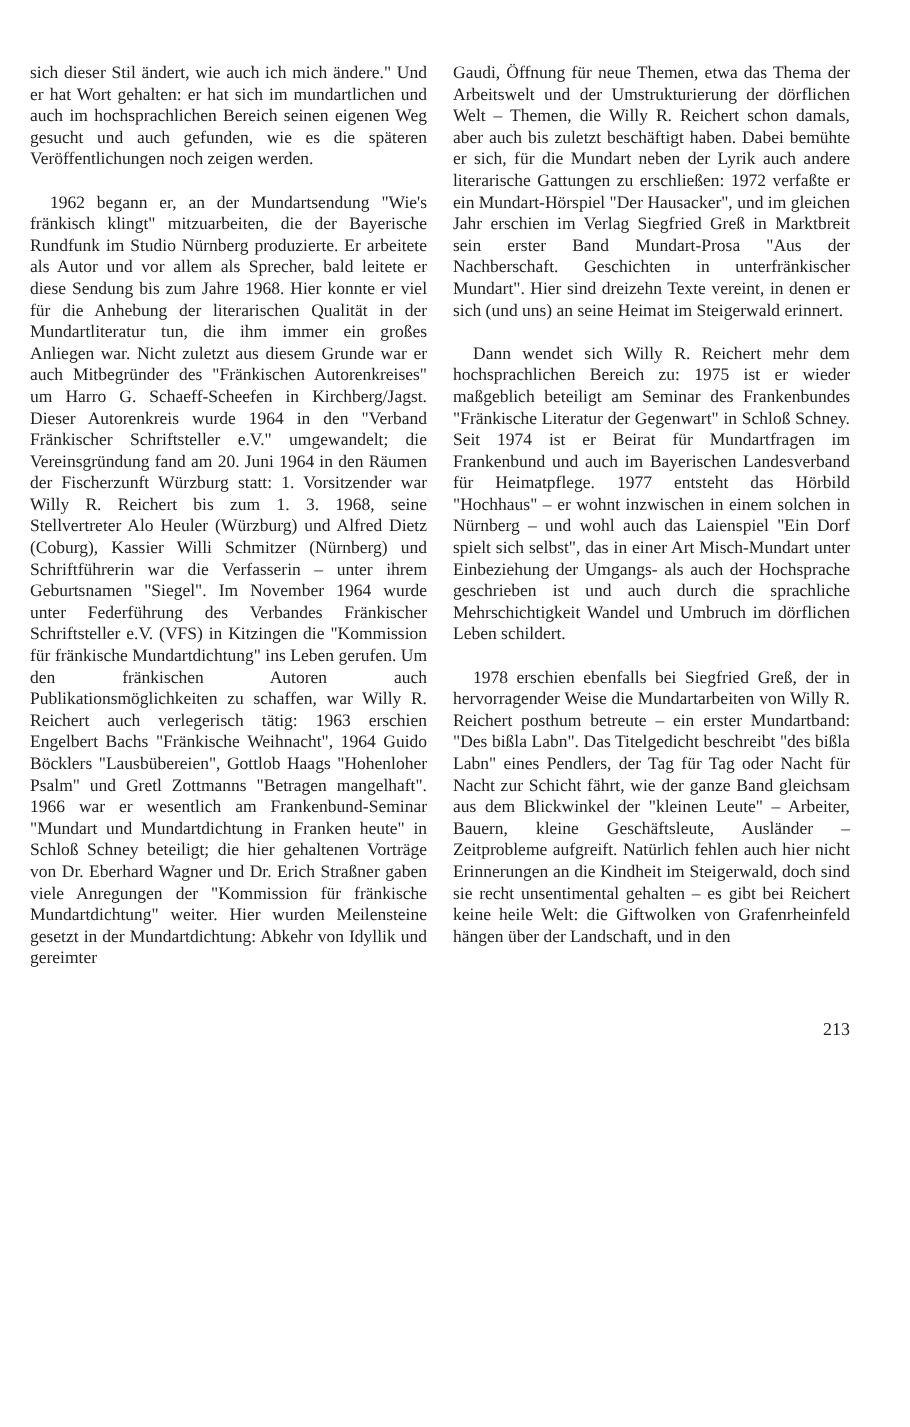sich dieser Stil ändert, wie auch ich mich ändere." Und er hat Wort gehalten: er hat sich im mundartlichen und auch im hochsprachlichen Bereich seinen eigenen Weg gesucht und auch gefunden, wie es die späteren Veröffentlichungen noch zeigen werden.
1962 begann er, an der Mundartsendung "Wie's fränkisch klingt" mitzuarbeiten, die der Bayerische Rundfunk im Studio Nürnberg produzierte. Er arbeitete als Autor und vor allem als Sprecher, bald leitete er diese Sendung bis zum Jahre 1968. Hier konnte er viel für die Anhebung der literarischen Qualität in der Mundartliteratur tun, die ihm immer ein großes Anliegen war. Nicht zuletzt aus diesem Grunde war er auch Mitbegründer des "Fränkischen Autorenkreises" um Harro G. Schaeff-Scheefen in Kirchberg/Jagst. Dieser Autorenkreis wurde 1964 in den "Verband Fränkischer Schriftsteller e.V." umgewandelt; die Vereinsgründung fand am 20. Juni 1964 in den Räumen der Fischerzunft Würzburg statt: 1. Vorsitzender war Willy R. Reichert bis zum 1. 3. 1968, seine Stellvertreter Alo Heuler (Würzburg) und Alfred Dietz (Coburg), Kassier Willi Schmitzer (Nürnberg) und Schriftführerin war die Verfasserin – unter ihrem Geburtsnamen "Siegel". Im November 1964 wurde unter Federführung des Verbandes Fränkischer Schriftsteller e.V. (VFS) in Kitzingen die "Kommission für fränkische Mundartdichtung" ins Leben gerufen. Um den fränkischen Autoren auch Publikationsmöglichkeiten zu schaffen, war Willy R. Reichert auch verlegerisch tätig: 1963 erschien Engelbert Bachs "Fränkische Weihnacht", 1964 Guido Böcklers "Lausbübereien", Gottlob Haags "Hohenloher Psalm" und Gretl Zottmanns "Betragen mangelhaft". 1966 war er wesentlich am Frankenbund-Seminar "Mundart und Mundartdichtung in Franken heute" in Schloß Schney beteiligt; die hier gehaltenen Vorträge von Dr. Eberhard Wagner und Dr. Erich Straßner gaben viele Anregungen der "Kommission für fränkische Mundartdichtung" weiter. Hier wurden Meilensteine gesetzt in der Mundartdichtung: Abkehr von Idyllik und gereimter
Gaudi, Öffnung für neue Themen, etwa das Thema der Arbeitswelt und der Umstrukturierung der dörflichen Welt – Themen, die Willy R. Reichert schon damals, aber auch bis zuletzt beschäftigt haben. Dabei bemühte er sich, für die Mundart neben der Lyrik auch andere literarische Gattungen zu erschließen: 1972 verfaßte er ein Mundart-Hörspiel "Der Hausacker", und im gleichen Jahr erschien im Verlag Siegfried Greß in Marktbreit sein erster Band Mundart-Prosa "Aus der Nachberschaft. Geschichten in unterfränkischer Mundart". Hier sind dreizehn Texte vereint, in denen er sich (und uns) an seine Heimat im Steigerwald erinnert.
Dann wendet sich Willy R. Reichert mehr dem hochsprachlichen Bereich zu: 1975 ist er wieder maßgeblich beteiligt am Seminar des Frankenbundes "Fränkische Literatur der Gegenwart" in Schloß Schney. Seit 1974 ist er Beirat für Mundartfragen im Frankenbund und auch im Bayerischen Landesverband für Heimatpflege. 1977 entsteht das Hörbild "Hochhaus" – er wohnt inzwischen in einem solchen in Nürnberg – und wohl auch das Laienspiel "Ein Dorf spielt sich selbst", das in einer Art Misch-Mundart unter Einbeziehung der Umgangs- als auch der Hochsprache geschrieben ist und auch durch die sprachliche Mehrschichtigkeit Wandel und Umbruch im dörflichen Leben schildert.
1978 erschien ebenfalls bei Siegfried Greß, der in hervorragender Weise die Mundartarbeiten von Willy R. Reichert posthum betreute – ein erster Mundartband: "Des bißla Labn". Das Titelgedicht beschreibt "des bißla Labn" eines Pendlers, der Tag für Tag oder Nacht für Nacht zur Schicht fährt, wie der ganze Band gleichsam aus dem Blickwinkel der "kleinen Leute" – Arbeiter, Bauern, kleine Geschäftsleute, Ausländer – Zeitprobleme aufgreift. Natürlich fehlen auch hier nicht Erinnerungen an die Kindheit im Steigerwald, doch sind sie recht unsentimental gehalten – es gibt bei Reichert keine heile Welt: die Giftwolken von Grafenrheinfeld hängen über der Landschaft, und in den
213